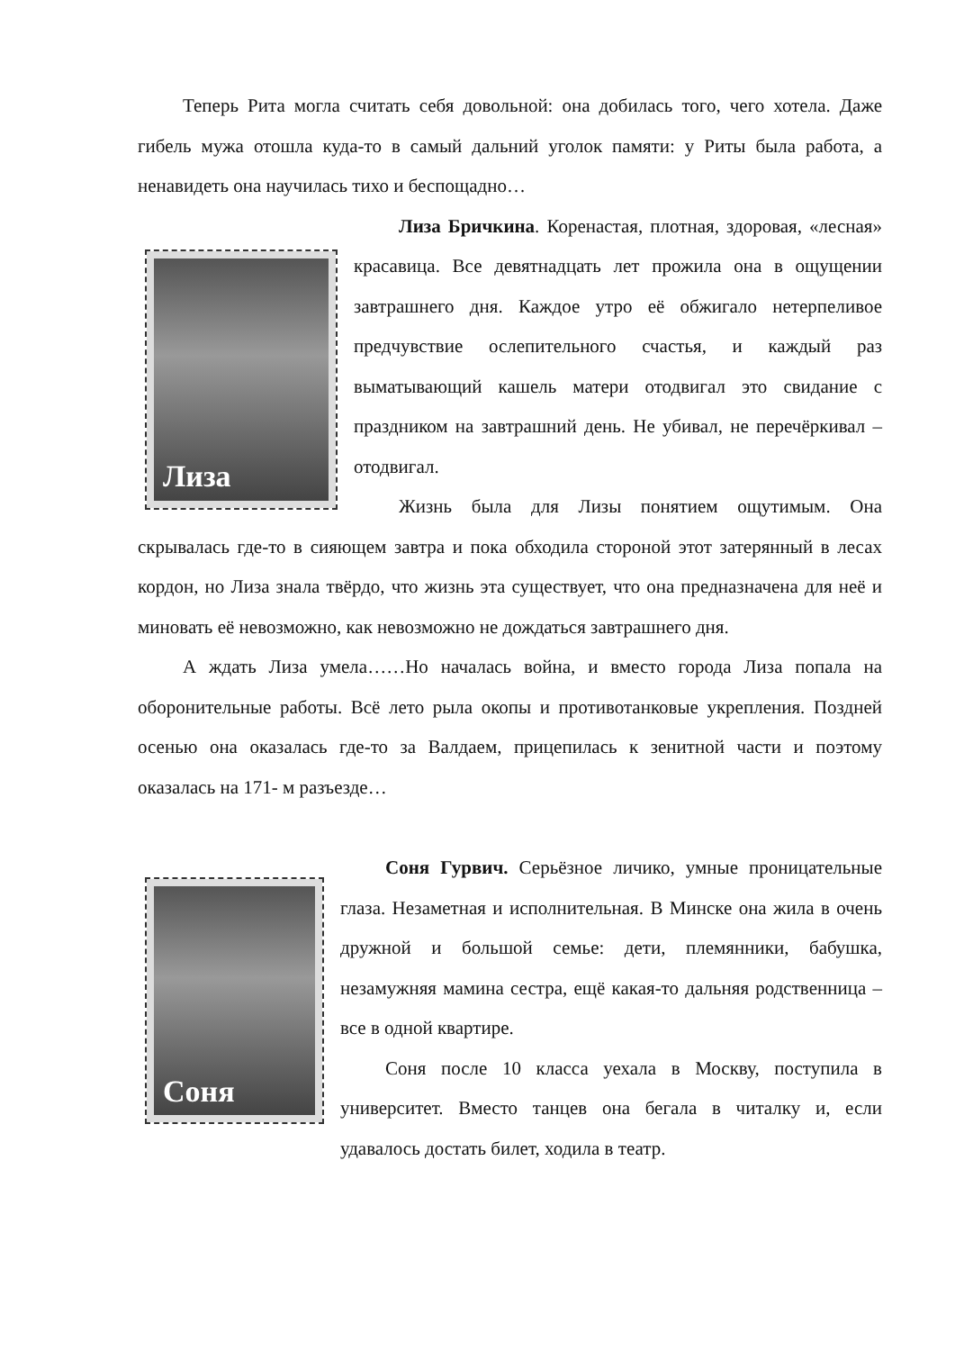Теперь Рита могла считать себя довольной: она добилась того, чего хотела. Даже гибель мужа отошла куда-то в самый дальний уголок памяти: у Риты была работа, а ненавидеть она научилась тихо и беспощадно…
Лиза
Лиза Бричкина. Коренастая, плотная, здоровая, «лесная» красавица. Все девятнадцать лет прожила она в ощущении завтрашнего дня. Каждое утро её обжигало нетерпеливое предчувствие ослепительного счастья, и каждый раз выматывающий кашель матери отодвигал это свидание с праздником на завтрашний день. Не убивал, не перечёркивал – отодвигал.
Жизнь была для Лизы понятием ощутимым. Она скрывалась где-то в сияющем завтра и пока обходила стороной этот затерянный в лесах кордон, но Лиза знала твёрдо, что жизнь эта существует, что она предназначена для неё и миновать её невозможно, как невозможно не дождаться завтрашнего дня.
А ждать Лиза умела……Но началась война, и вместо города Лиза попала на оборонительные работы. Всё лето рыла окопы и противотанковые укрепления. Поздней осенью она оказалась где-то за Валдаем, прицепилась к зенитной части и поэтому оказалась на 171- м разъезде…
Соня
Соня Гурвич. Серьёзное личико, умные проницательные глаза. Незаметная и исполнительная. В Минске она жила в очень дружной и большой семье: дети, племянники, бабушка, незамужняя мамина сестра, ещё какая-то дальняя родственница – все в одной квартире.
Соня после 10 класса уехала в Москву, поступила в университет. Вместо танцев она бегала в читалку и, если удавалось достать билет, ходила в театр.